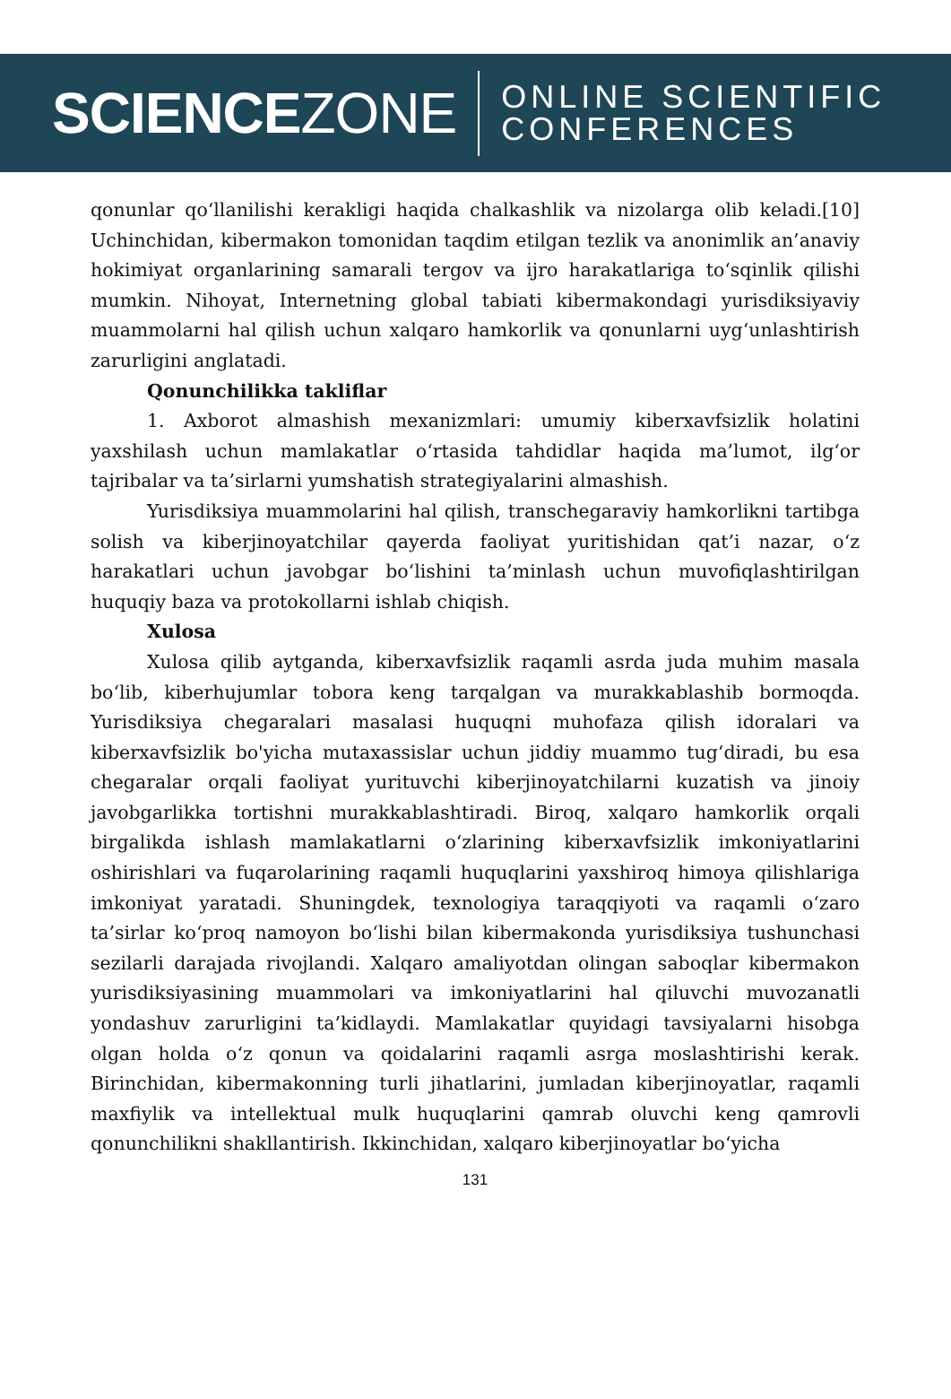SCIENCEZONE
ONLINE SCIENTIFIC
CONFERENCES
qonunlar qo‘llanilishi kerakligi haqida chalkashlik va nizolarga olib keladi.[10] Uchinchidan, kibermakon tomonidan taqdim etilgan tezlik va anonimlik an’anaviy hokimiyat organlarining samarali tergov va ijro harakatlariga to‘sqinlik qilishi mumkin. Nihoyat, Internetning global tabiati kibermakondagi yurisdiksiyaviy muammolarni hal qilish uchun xalqaro hamkorlik va qonunlarni uyg‘unlashtirish zarurligini anglatadi.
Qonunchilikka takliflar
1. Axborot almashish mexanizmlari: umumiy kiberxavfsizlik holatini yaxshilash uchun mamlakatlar o‘rtasida tahdidlar haqida ma’lumot, ilg‘or tajribalar va ta’sirlarni yumshatish strategiyalarini almashish.
Yurisdiksiya muammolarini hal qilish, transchegaraviy hamkorlikni tartibga solish va kiberjinoyatchilar qayerda faoliyat yuritishidan qat’i nazar, o‘z harakatlari uchun javobgar bo‘lishini ta’minlash uchun muvofiqlashtirilgan huquqiy baza va protokollarni ishlab chiqish.
Xulosa
Xulosa qilib aytganda, kiberxavfsizlik raqamli asrda juda muhim masala bo‘lib, kiberhujumlar tobora keng tarqalgan va murakkablashib bormoqda. Yurisdiksiya chegaralari masalasi huquqni muhofaza qilish idoralari va kiberxavfsizlik bo'yicha mutaxassislar uchun jiddiy muammo tug‘diradi, bu esa chegaralar orqali faoliyat yurituvchi kiberjinoyatchilarni kuzatish va jinoiy javobgarlikka tortishni murakkablashtiradi. Biroq, xalqaro hamkorlik orqali birgalikda ishlash mamlakatlarni o‘zlarining kiberxavfsizlik imkoniyatlarini oshirishlari va fuqarolarining raqamli huquqlarini yaxshiroq himoya qilishlariga imkoniyat yaratadi. Shuningdek, texnologiya taraqqiyoti va raqamli o‘zaro ta’sirlar ko‘proq namoyon bo‘lishi bilan kibermakonda yurisdiksiya tushunchasi sezilarli darajada rivojlandi. Xalqaro amaliyotdan olingan saboqlar kibermakon yurisdiksiyasining muammolari va imkoniyatlarini hal qiluvchi muvozanatli yondashuv zarurligini ta’kidlaydi. Mamlakatlar quyidagi tavsiyalarni hisobga olgan holda o‘z qonun va qoidalarini raqamli asrga moslashtirishi kerak. Birinchidan, kibermakonning turli jihatlarini, jumladan kiberjinoyatlar, raqamli maxfiylik va intellektual mulk huquqlarini qamrab oluvchi keng qamrovli qonunchilikni shakllantirish. Ikkinchidan, xalqaro kiberjinoyatlar bo‘yicha
131